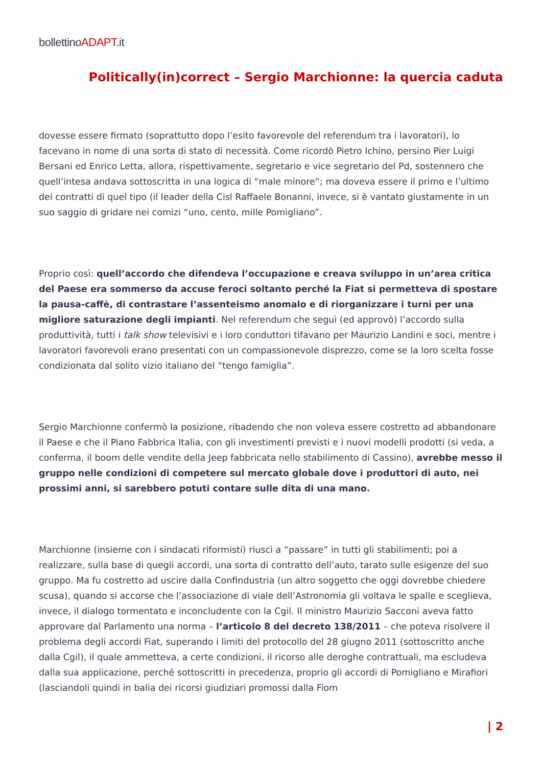bollettinoADAPT.it
Politically(in)correct – Sergio Marchionne: la quercia caduta
dovesse essere firmato (soprattutto dopo l’esito favorevole del referendum tra i lavoratori), lo facevano in nome di una sorta di stato di necessità. Come ricordò Pietro Ichino, persino Pier Luigi Bersani ed Enrico Letta, allora, rispettivamente, segretario e vice segretario del Pd, sostennero che quell’intesa andava sottoscritta in una logica di “male minore”; ma doveva essere il primo e l’ultimo dei contratti di quel tipo (il leader della Cisl Raffaele Bonanni, invece, si è vantato giustamente in un suo saggio di gridare nei comizi “uno, cento, mille Pomigliano”.
Proprio così: quell’accordo che difendeva l’occupazione e creava sviluppo in un’area critica del Paese era sommerso da accuse feroci soltanto perché la Fiat si permetteva di spostare la pausa-caffè, di contrastare l’assenteismo anomalo e di riorganizzare i turni per una migliore saturazione degli impianti. Nel referendum che seguì (ed approvò) l’accordo sulla produttività, tutti i talk show televisivi e i loro conduttori tifavano per Maurizio Landini e soci, mentre i lavoratori favorevoli erano presentati con un compassionevole disprezzo, come se la loro scelta fosse condizionata dal solito vizio italiano del “tengo famiglia”.
Sergio Marchionne confermò la posizione, ribadendo che non voleva essere costretto ad abbandonare il Paese e che il Piano Fabbrica Italia, con gli investimenti previsti e i nuovi modelli prodotti (si veda, a conferma, il boom delle vendite della Jeep fabbricata nello stabilimento di Cassino), avrebbe messo il gruppo nelle condizioni di competere sul mercato globale dove i produttori di auto, nei prossimi anni, si sarebbero potuti contare sulle dita di una mano.
Marchionne (insieme con i sindacati riformisti) riuscì a “passare” in tutti gli stabilimenti; poi a realizzare, sulla base di quegli accordi, una sorta di contratto dell’auto, tarato sulle esigenze del suo gruppo. Ma fu costretto ad uscire dalla Confindustria (un altro soggetto che oggi dovrebbe chiedere scusa), quando si accorse che l’associazione di viale dell’Astronomia gli voltava le spalle e sceglieva, invece, il dialogo tormentato e inconcludente con la Cgil. Il ministro Maurizio Sacconi aveva fatto approvare dal Parlamento una norma – l’articolo 8 del decreto 138/2011 – che poteva risolvere il problema degli accordi Fiat, superando i limiti del protocollo del 28 giugno 2011 (sottoscritto anche dalla Cgil), il quale ammetteva, a certe condizioni, il ricorso alle deroghe contrattuali, ma escludeva dalla sua applicazione, perché sottoscritti in precedenza, proprio gli accordi di Pomigliano e Mirafiori (lasciandoli quindi in balia dei ricorsi giudiziari promossi dalla Fiom
| 2